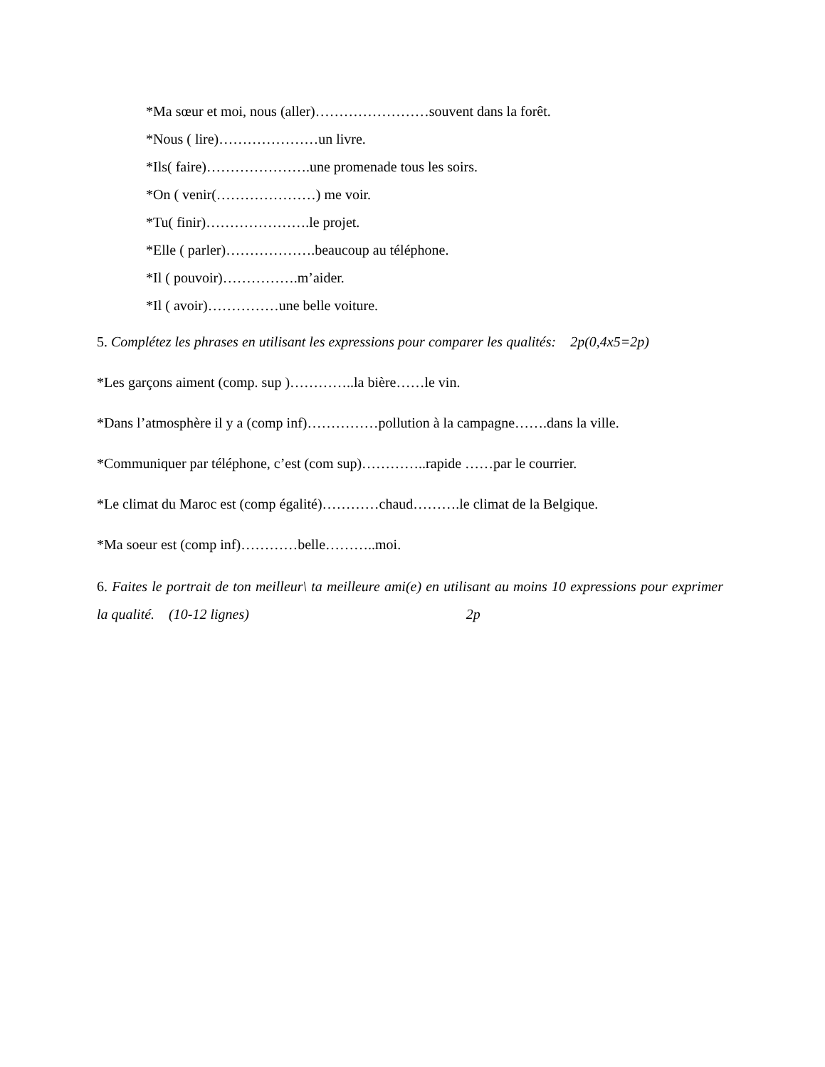*Ma sœur et moi, nous (aller)……………………souvent dans la forêt.
*Nous ( lire)…………………un livre.
*Ils( faire)………………….une promenade tous les soirs.
*On ( venir(…………………) me voir.
*Tu( finir)………………….le projet.
*Elle ( parler)……………….beaucoup au téléphone.
*Il ( pouvoir)…………….m’aider.
*Il ( avoir)……………une belle voiture.
5. Complétez les phrases en utilisant les expressions pour comparer les qualités: 2p(0,4x5=2p)
*Les garçons aiment (comp. sup )…………..la bière……le vin.
*Dans l’atmosphère il y a (comp inf)……………pollution à la campagne…….dans la ville.
*Communiquer par téléphone, c’est (com sup)…………..rapide ……par le courrier.
*Le climat du Maroc est (comp égalité)…………chaud……….le climat de la Belgique.
*Ma soeur est (comp inf)…………belle………..moi.
6. Faites le portrait de ton meilleur\ ta meilleure ami(e) en utilisant au moins 10 expressions pour exprimer la qualité. (10-12 lignes) 2p